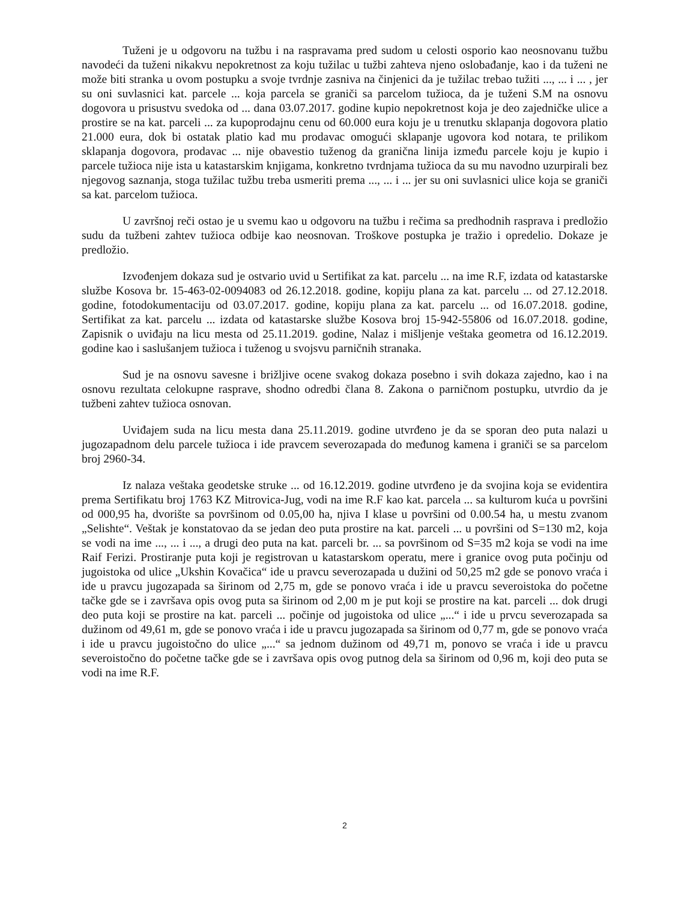Tuženi je u odgovoru na tužbu i na raspravama pred sudom u celosti osporio kao neosnovanu tužbu navodeći da tuženi nikakvu nepokretnost za koju tužilac u tužbi zahteva njeno oslobađanje, kao i da tuženi ne može biti stranka u ovom postupku a svoje tvrdnje zasniva na činjenici da je tužilac trebao tužiti ..., ... i ... , jer su oni suvlasnici kat. parcele ... koja parcela se graniči sa parcelom tužioca, da je tuženi S.M na osnovu dogovora u prisustvu svedoka od ... dana 03.07.2017. godine kupio nepokretnost koja je deo zajedničke ulice a prostire se na kat. parceli ... za kupoprodajnu cenu od 60.000 eura koju je u trenutku sklapanja dogovora platio 21.000 eura, dok bi ostatak platio kad mu prodavac omogući sklapanje ugovora kod notara, te prilikom sklapanja dogovora, prodavac ... nije obavestio tuženog da granična linija između parcele koju je kupio i parcele tužioca nije ista u katastarskim knjigama, konkretno tvrdnjama tužioca da su mu navodno uzurpirali bez njegovog saznanja, stoga tužilac tužbu treba usmeriti prema ..., ... i ... jer su oni suvlasnici ulice koja se graniči sa kat. parcelom tužioca.
U završnoj reči ostao je u svemu kao u odgovoru na tužbu i rečima sa predhodnih rasprava i predložio sudu da tužbeni zahtev tužioca odbije kao neosnovan. Troškove postupka je tražio i opredelio. Dokaze je predložio.
Izvođenjem dokaza sud je ostvario uvid u Sertifikat za kat. parcelu ... na ime R.F, izdata od katastarske službe Kosova br. 15-463-02-0094083 od 26.12.2018. godine, kopiju plana za kat. parcelu ... od 27.12.2018. godine, fotodokumentaciju od 03.07.2017. godine, kopiju plana za kat. parcelu ... od 16.07.2018. godine, Sertifikat za kat. parcelu ... izdata od katastarske službe Kosova broj 15-942-55806 od 16.07.2018. godine, Zapisnik o uviđaju na licu mesta od 25.11.2019. godine, Nalaz i mišljenje veštaka geometra od 16.12.2019. godine kao i saslušanjem tužioca i tuženog u svojsvu parničnih stranaka.
Sud je na osnovu savesne i brižljive ocene svakog dokaza posebno i svih dokaza zajedno, kao i na osnovu rezultata celokupne rasprave, shodno odredbi člana 8. Zakona o parničnom postupku, utvrdio da je tužbeni zahtev tužioca osnovan.
Uviđajem suda na licu mesta dana 25.11.2019. godine utvrđeno je da se sporan deo puta nalazi u jugozapadnom delu parcele tužioca i ide pravcem severozapada do među­nog kamena i graniči se sa parcelom broj 2960-34.
Iz nalaza veštaka geodetske struke ... od 16.12.2019. godine utvrđeno je da svojina koja se evidentira prema Sertifikatu broj 1763 KZ Mitrovica-Jug, vodi na ime R.F kao kat. parcela ... sa kulturom kuća u površini od 000,95 ha, dvorište sa površinom od 0.05,00 ha, njiva I klase u površini od 0.00.54 ha, u mestu zvanom „Selishte“. Veštak je konstatovao da se jedan deo puta prostire na kat. parceli ... u površini od S=130 m2, koja se vodi na ime ..., ... i ..., a drugi deo puta na kat. parceli br. ... sa površinom od S=35 m2 koja se vodi na ime Raif Ferizi. Prostiranje puta koji je registrovan u katastarskom operatu, mere i granice ovog puta počinju od jugoistoka od ulice „Ukshin Kovačica“ ide u pravcu severozapada u dužini od 50,25 m2 gde se ponovo vraća i ide u pravcu jugozapada sa širinom od 2,75 m, gde se ponovo vraća i ide u pravcu severoistoka do početne tačke gde se i završava opis ovog puta sa širinom od 2,00 m je put koji se prostire na kat. parceli ... dok drugi deo puta koji se prostire na kat. parceli ... počinje od jugoistoka od ulice „...“ i ide u prvcu severozapada sa dužinom od 49,61 m, gde se ponovo vraća i ide u pravcu jugozapada sa širinom od 0,77 m, gde se ponovo vraća i ide u pravcu jugoistočno do ulice „...“ sa jednom dužinom od 49,71 m, ponovo se vraća i ide u pravcu severoistočno do početne tačke gde se i završava opis ovog putnog dela sa širinom od 0,96 m, koji deo puta se vodi na ime R.F.
2